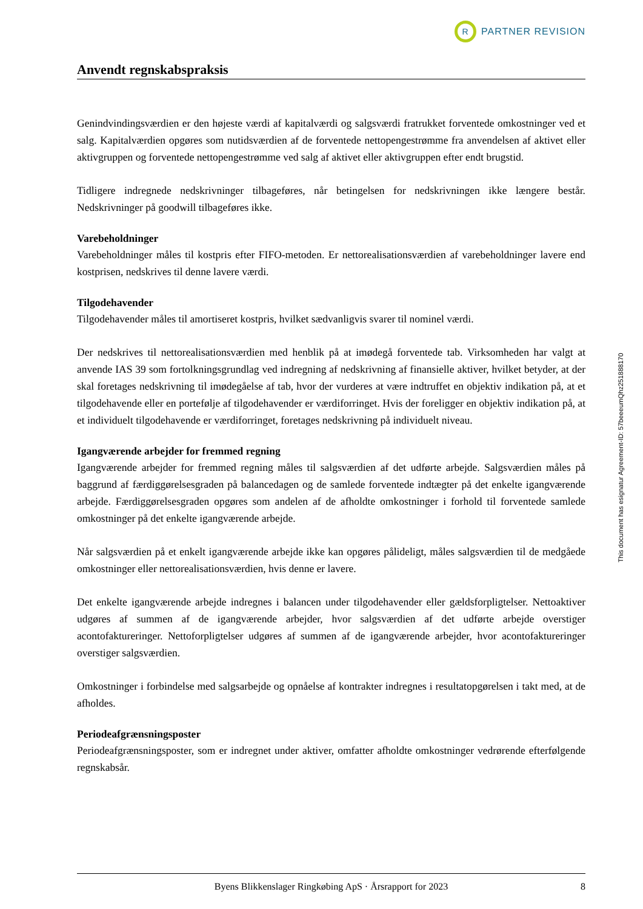R
PARTNER REVISION
Anvendt regnskabspraksis
Genindvindingsværdien er den højeste værdi af kapitalværdi og salgsværdi fratrukket forventede omkostninger ved et salg. Kapitalværdien opgøres som nutidsværdien af de forventede nettopengestrømme fra anvendelsen af aktivet eller aktivgruppen og forventede nettopengestrømme ved salg af aktivet eller aktivgruppen efter endt brugstid.
Tidligere indregnede nedskrivninger tilbageføres, når betingelsen for nedskrivningen ikke længere består. Nedskrivninger på goodwill tilbageføres ikke.
Varebeholdninger
Varebeholdninger måles til kostpris efter FIFO-metoden. Er nettorealisationsværdien af varebeholdninger lavere end kostprisen, nedskrives til denne lavere værdi.
Tilgodehavender
Tilgodehavender måles til amortiseret kostpris, hvilket sædvanligvis svarer til nominel værdi.
Der nedskrives til nettorealisationsværdien med henblik på at imødegå forventede tab. Virksomheden har valgt at anvende IAS 39 som fortolkningsgrundlag ved indregning af nedskrivning af finansielle aktiver, hvilket betyder, at der skal foretages nedskrivning til imødegåelse af tab, hvor der vurderes at være indtruffet en objektiv indikation på, at et tilgodehavende eller en portefølje af tilgodehavender er værdiforringet. Hvis der foreligger en objektiv indikation på, at et individuelt tilgodehavende er værdiforringet, foretages nedskrivning på individuelt niveau.
Igangværende arbejder for fremmed regning
Igangværende arbejder for fremmed regning måles til salgsværdien af det udførte arbejde. Salgsværdien måles på baggrund af færdiggørelsesgraden på balancedagen og de samlede forventede indtægter på det enkelte igangværende arbejde. Færdiggørelsesgraden opgøres som andelen af de afholdte omkostninger i forhold til forventede samlede omkostninger på det enkelte igangværende arbejde.
Når salgsværdien på et enkelt igangværende arbejde ikke kan opgøres pålideligt, måles salgsværdien til de medgåede omkostninger eller nettorealisationsværdien, hvis denne er lavere.
Det enkelte igangværende arbejde indregnes i balancen under tilgodehavender eller gældsforpligtelser. Nettoaktiver udgøres af summen af de igangværende arbejder, hvor salgsværdien af det udførte arbejde overstiger acontofaktureringer. Nettoforpligtelser udgøres af summen af de igangværende arbejder, hvor acontofaktureringer overstiger salgsværdien.
Omkostninger i forbindelse med salgsarbejde og opnåelse af kontrakter indregnes i resultatopgørelsen i takt med, at de afholdes.
Periodeafgrænsningsposter
Periodeafgrænsningsposter, som er indregnet under aktiver, omfatter afholdte omkostninger vedrørende efterfølgende regnskabsår.
Byens Blikkenslager Ringkøbing ApS · Årsrapport for 2023 8
This document has esignatur Agreement-ID: 57beeeumQhz251888170